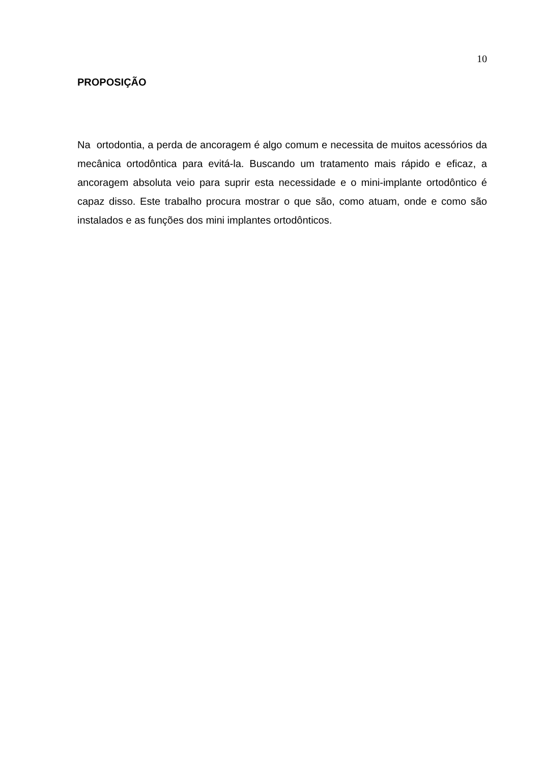10
PROPOSIÇÃO
Na ortodontia, a perda de ancoragem é algo comum e necessita de muitos acessórios da mecânica ortodôntica para evitá-la. Buscando um tratamento mais rápido e eficaz, a ancoragem absoluta veio para suprir esta necessidade e o mini-implante ortodôntico é capaz disso. Este trabalho procura mostrar o que são, como atuam, onde e como são instalados e as funções dos mini implantes ortodônticos.